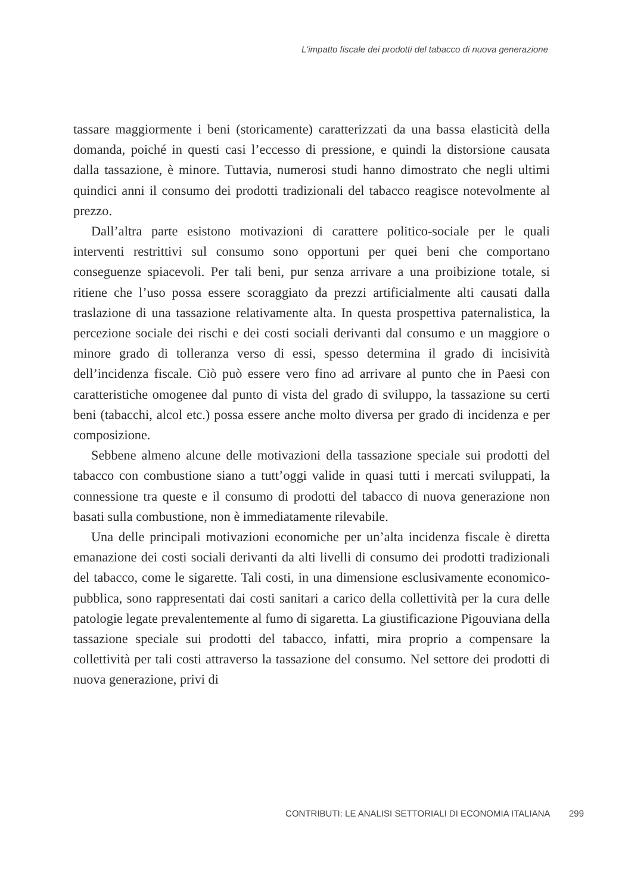L'impatto fiscale dei prodotti del tabacco di nuova generazione
tassare maggiormente i beni (storicamente) caratterizzati da una bassa elasticità della domanda, poiché in questi casi l’eccesso di pressione, e quindi la distorsione causata dalla tassazione, è minore. Tuttavia, numerosi studi hanno dimostrato che negli ultimi quindici anni il consumo dei prodotti tradizionali del tabacco reagisce notevolmente al prezzo.
Dall’altra parte esistono motivazioni di carattere politico-sociale per le quali interventi restrittivi sul consumo sono opportuni per quei beni che comportano conseguenze spiacevoli. Per tali beni, pur senza arrivare a una proibizione totale, si ritiene che l’uso possa essere scoraggiato da prezzi artificialmente alti causati dalla traslazione di una tassazione relativamente alta. In questa prospettiva paternalistica, la percezione sociale dei rischi e dei costi sociali derivanti dal consumo e un maggiore o minore grado di tolleranza verso di essi, spesso determina il grado di incisività dell’incidenza fiscale. Ciò può essere vero fino ad arrivare al punto che in Paesi con caratteristiche omogenee dal punto di vista del grado di sviluppo, la tassazione su certi beni (tabacchi, alcol etc.) possa essere anche molto diversa per grado di incidenza e per composizione.
Sebbene almeno alcune delle motivazioni della tassazione speciale sui prodotti del tabacco con combustione siano a tutt’oggi valide in quasi tutti i mercati sviluppati, la connessione tra queste e il consumo di prodotti del tabacco di nuova generazione non basati sulla combustione, non è immediatamente rilevabile.
Una delle principali motivazioni economiche per un’alta incidenza fiscale è diretta emanazione dei costi sociali derivanti da alti livelli di consumo dei prodotti tradizionali del tabacco, come le sigarette. Tali costi, in una dimensione esclusivamente economico-pubblica, sono rappresentati dai costi sanitari a carico della collettività per la cura delle patologie legate prevalentemente al fumo di sigaretta. La giustificazione Pigouviana della tassazione speciale sui prodotti del tabacco, infatti, mira proprio a compensare la collettività per tali costi attraverso la tassazione del consumo. Nel settore dei prodotti di nuova generazione, privi di
CONTRIBUTI: LE ANALISI SETTORIALI DI ECONOMIA ITALIANA 299